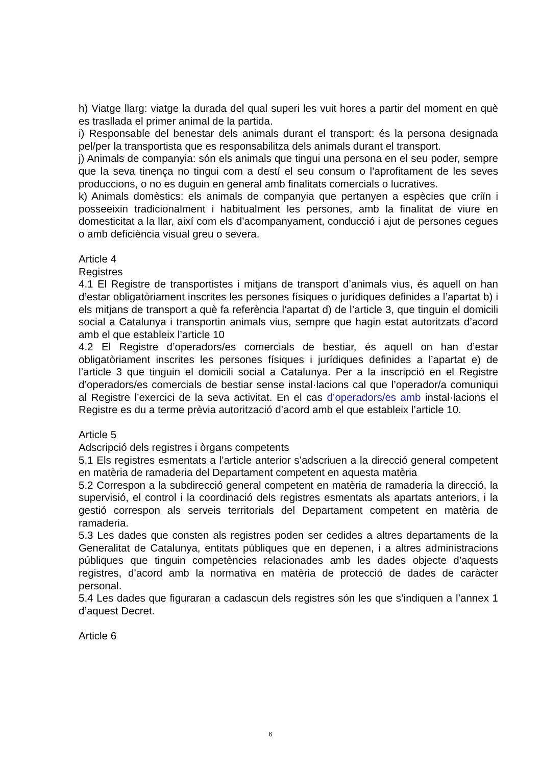h) Viatge llarg: viatge la durada del qual superi les vuit hores a partir del moment en què es trasllada el primer animal de la partida.
i) Responsable del benestar dels animals durant el transport: és la persona designada pel/per la transportista que es responsabilitza dels animals durant el transport.
j) Animals de companyia: són els animals que tingui una persona en el seu poder, sempre que la seva tinença no tingui com a destí el seu consum o l’aprofitament de les seves produccions, o no es duguin en general amb finalitats comercials o lucratives.
k) Animals domèstics: els animals de companyia que pertanyen a espècies que criïn i posseeixin tradicionalment i habitualment les persones, amb la finalitat de viure en domesticitat a la llar, així com els d’acompanyament, conducció i ajut de persones cegues o amb deficiència visual greu o severa.
Article 4
Registres
4.1 El Registre de transportistes i mitjans de transport d’animals vius, és aquell on han d’estar obligatòriament inscrites les persones físiques o jurídiques definides a l’apartat b) i els mitjans de transport a què fa referència l’apartat d) de l’article 3, que tinguin el domicili social a Catalunya i transportin animals vius, sempre que hagin estat autoritzats d’acord amb el que estableix l’article 10
4.2 El Registre d’operadors/es comercials de bestiar, és aquell on han d’estar obligatòriament inscrites les persones físiques i jurídiques definides a l’apartat e) de l’article 3 que tinguin el domicili social a Catalunya. Per a la inscripció en el Registre d’operadors/es comercials de bestiar sense instal·lacions cal que l’operador/a comuniqui al Registre l’exercici de la seva activitat. En el cas d’operadors/es amb instal·lacions el Registre es du a terme prèvia autorització d’acord amb el que estableix l’article 10.
Article 5
Adscripció dels registres i òrgans competents
5.1 Els registres esmentats a l’article anterior s’adscriuen a la direcció general competent en matèria de ramaderia del Departament competent en aquesta matèria
5.2 Correspon a la subdirecció general competent en matèria de ramaderia la direcció, la supervisió, el control i la coordinació dels registres esmentats als apartats anteriors, i la gestió correspon als serveis territorials del Departament competent en matèria de ramaderia.
5.3 Les dades que consten als registres poden ser cedides a altres departaments de la Generalitat de Catalunya, entitats públiques que en depenen, i a altres administracions públiques que tinguin competències relacionades amb les dades objecte d’aquests registres, d’acord amb la normativa en matèria de protecció de dades de caràcter personal.
5.4 Les dades que figuraran a cadascun dels registres són les que s’indiquen a l’annex 1 d’aquest Decret.
Article 6
6